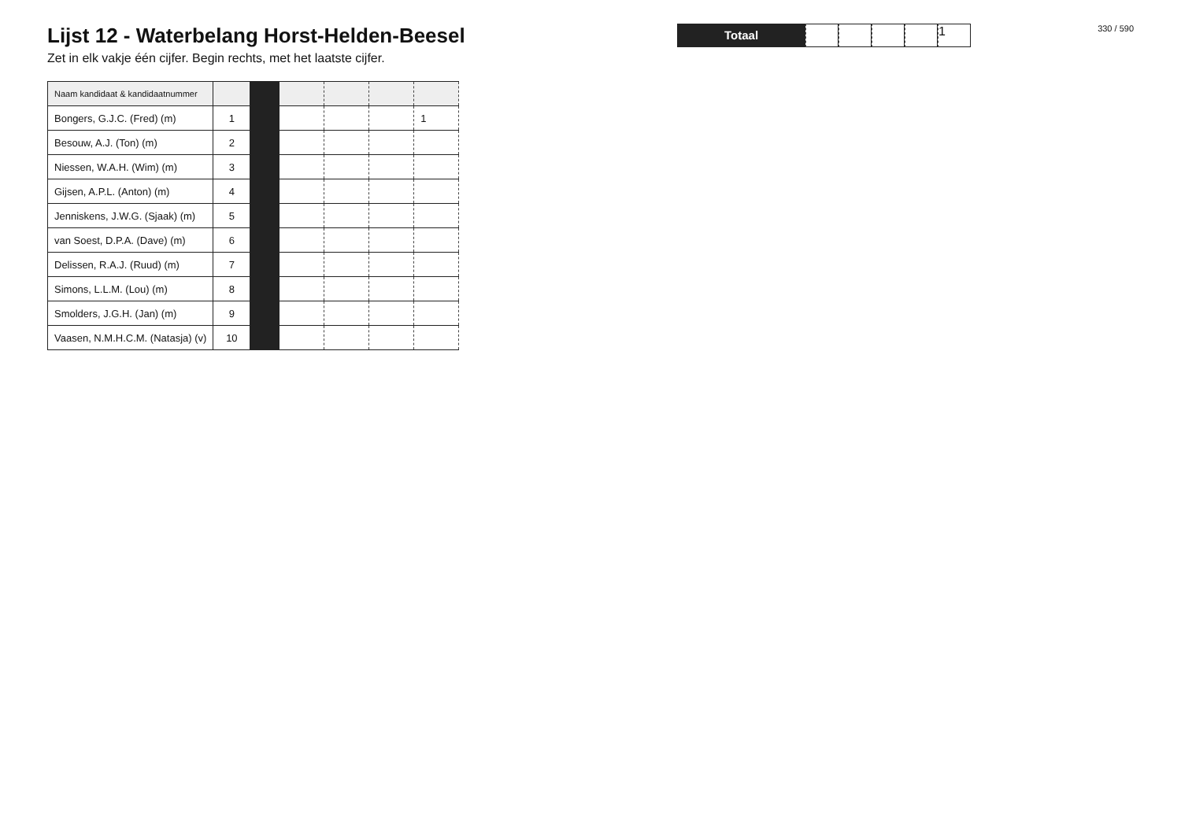Lijst 12 - Waterbelang Horst-Helden-Beesel
Zet in elk vakje één cijfer. Begin rechts, met het laatste cijfer.
| Naam kandidaat & kandidaatnummer | | | | | | |
| --- | --- | --- | --- | --- | --- | --- |
| Bongers, G.J.C. (Fred) (m) | 1 | | | | | 1 |
| Besouw, A.J. (Ton) (m) | 2 | | | | | |
| Niessen, W.A.H. (Wim) (m) | 3 | | | | | |
| Gijsen, A.P.L. (Anton) (m) | 4 | | | | | |
| Jenniskens, J.W.G. (Sjaak) (m) | 5 | | | | | |
| van Soest, D.P.A. (Dave) (m) | 6 | | | | | |
| Delissen, R.A.J. (Ruud) (m) | 7 | | | | | |
| Simons, L.L.M. (Lou) (m) | 8 | | | | | |
| Smolders, J.G.H. (Jan) (m) | 9 | | | | | |
| Vaasen, N.M.H.C.M. (Natasja) (v) | 10 | | | | | |
Totaal
1
330 / 590